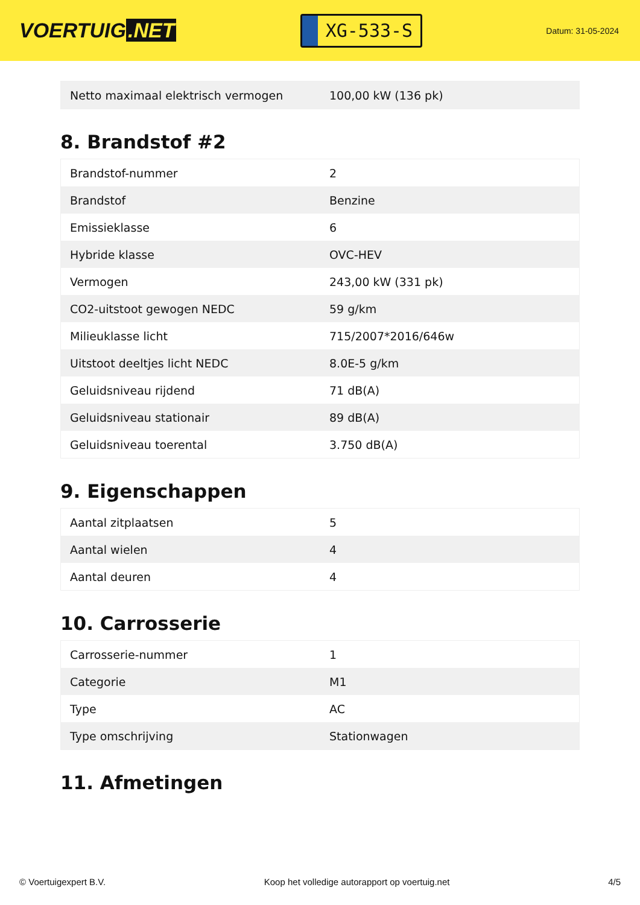VOERTUIG.NET
XG-533-S
Datum: 31-05-2024
| Netto maximaal elektrisch vermogen | 100,00 kW (136 pk) |
8. Brandstof #2
| Brandstof-nummer | 2 |
| Brandstof | Benzine |
| Emissieklasse | 6 |
| Hybride klasse | OVC-HEV |
| Vermogen | 243,00 kW (331 pk) |
| CO2-uitstoot gewogen NEDC | 59 g/km |
| Milieuklasse licht | 715/2007*2016/646w |
| Uitstoot deeltjes licht NEDC | 8.0E-5 g/km |
| Geluidsniveau rijdend | 71 dB(A) |
| Geluidsniveau stationair | 89 dB(A) |
| Geluidsniveau toerental | 3.750 dB(A) |
9. Eigenschappen
| Aantal zitplaatsen | 5 |
| Aantal wielen | 4 |
| Aantal deuren | 4 |
10. Carrosserie
| Carrosserie-nummer | 1 |
| Categorie | M1 |
| Type | AC |
| Type omschrijving | Stationwagen |
11. Afmetingen
© Voertuigexpert B.V. Koop het volledige autorapport op voertuig.net 4/5